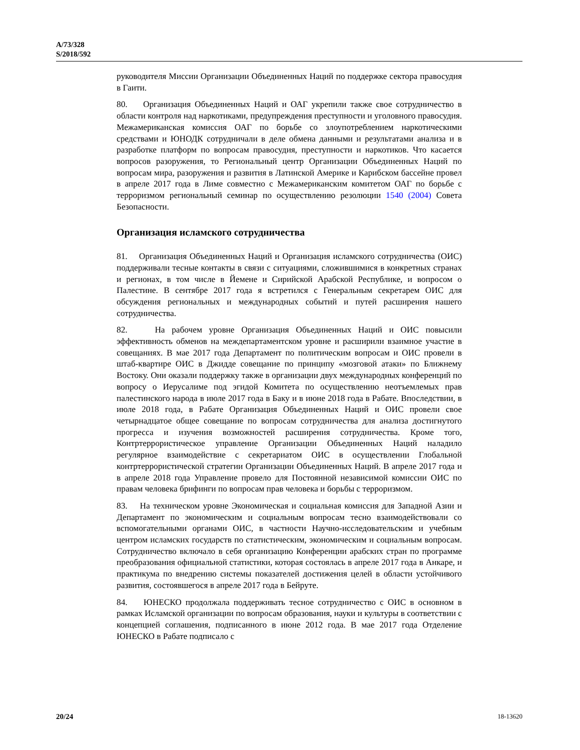A/73/328
S/2018/592
руководителя Миссии Организации Объединенных Наций по поддержке сектора правосудия в Гаити.
80. Организация Объединенных Наций и ОАГ укрепили также свое сотрудничество в области контроля над наркотиками, предупреждения преступности и уголовного правосудия. Межамериканская комиссия ОАГ по борьбе со злоупотреблением наркотическими средствами и ЮНОДК сотрудничали в деле обмена данными и результатами анализа и в разработке платформ по вопросам правосудия, преступности и наркотиков. Что касается вопросов разоружения, то Региональный центр Организации Объединенных Наций по вопросам мира, разоружения и развития в Латинской Америке и Карибском бассейне провел в апреле 2017 года в Лиме совместно с Межамериканским комитетом ОАГ по борьбе с терроризмом региональный семинар по осуществлению резолюции 1540 (2004) Совета Безопасности.
Организация исламского сотрудничества
81. Организация Объединенных Наций и Организация исламского сотрудничества (ОИС) поддерживали тесные контакты в связи с ситуациями, сложившимися в конкретных странах и регионах, в том числе в Йемене и Сирийской Арабской Республике, и вопросом о Палестине. В сентябре 2017 года я встретился с Генеральным секретарем ОИС для обсуждения региональных и международных событий и путей расширения нашего сотрудничества.
82. На рабочем уровне Организация Объединенных Наций и ОИС повысили эффективность обменов на междепартаментском уровне и расширили взаимное участие в совещаниях. В мае 2017 года Департамент по политическим вопросам и ОИС провели в штаб-квартире ОИС в Джидде совещание по принципу «мозговой атаки» по Ближнему Востоку. Они оказали поддержку также в организации двух международных конференций по вопросу о Иерусалиме под эгидой Комитета по осуществлению неотъемлемых прав палестинского народа в июле 2017 года в Баку и в июне 2018 года в Рабате. Впоследствии, в июле 2018 года, в Рабате Организация Объединенных Наций и ОИС провели свое четырнадцатое общее совещание по вопросам сотрудничества для анализа достигнутого прогресса и изучения возможностей расширения сотрудничества. Кроме того, Контртеррористическое управление Организации Объединенных Наций наладило регулярное взаимодействие с секретариатом ОИС в осуществлении Глобальной контртеррористической стратегии Организации Объединенных Наций. В апреле 2017 года и в апреле 2018 года Управление провело для Постоянной независимой комиссии ОИС по правам человека брифинги по вопросам прав человека и борьбы с терроризмом.
83. На техническом уровне Экономическая и социальная комиссия для Западной Азии и Департамент по экономическим и социальным вопросам тесно взаимодействовали со вспомогательными органами ОИС, в частности Научно-исследовательским и учебным центром исламских государств по статистическим, экономическим и социальным вопросам. Сотрудничество включало в себя организацию Конференции арабских стран по программе преобразования официальной статистики, которая состоялась в апреле 2017 года в Анкаре, и практикума по внедрению системы показателей достижения целей в области устойчивого развития, состоявшегося в апреле 2017 года в Бейруте.
84. ЮНЕСКО продолжала поддерживать тесное сотрудничество с ОИС в основном в рамках Исламской организации по вопросам образования, науки и культуры в соответствии с концепцией соглашения, подписанного в июне 2012 года. В мае 2017 года Отделение ЮНЕСКО в Рабате подписало с
20/24 18-13620